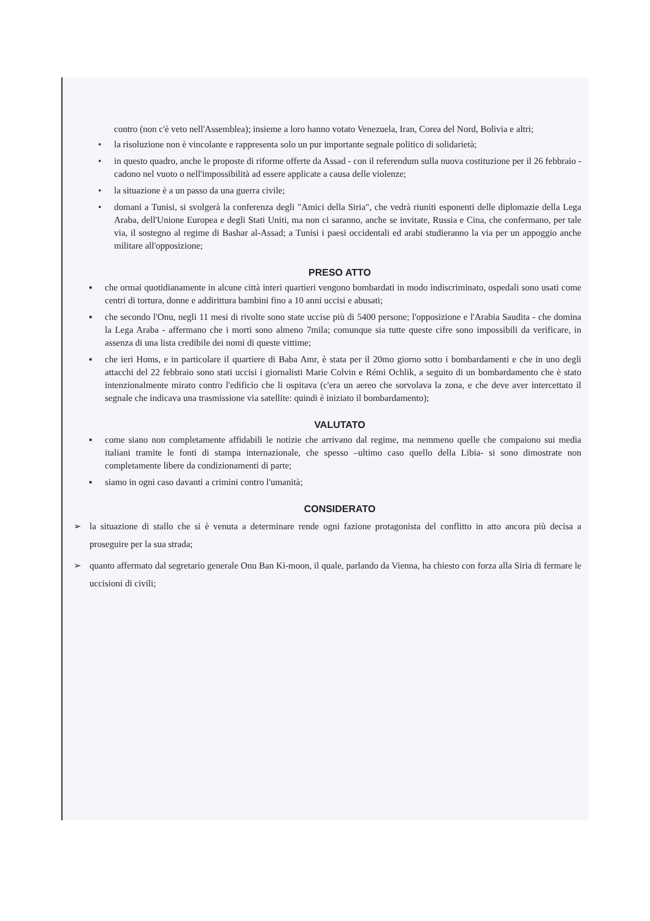contro (non c'è veto nell'Assemblea); insieme a loro hanno votato Venezuela, Iran, Corea del Nord, Bolivia e altri;
• la risoluzione non è vincolante e rappresenta solo un pur importante segnale politico di solidarietà;
• in questo quadro, anche le proposte di riforme offerte da Assad - con il referendum sulla nuova costituzione per il 26 febbraio - cadono nel vuoto o nell'impossibilità ad essere applicate a causa delle violenze;
• la situazione è a un passo da una guerra civile;
• domani a Tunisi, si svolgerà la conferenza degli "Amici della Siria", che vedrà riuniti esponenti delle diplomazie della Lega Araba, dell'Unione Europea e degli Stati Uniti, ma non ci saranno, anche se invitate, Russia e Cina, che confermano, per tale via, il sostegno al regime di Bashar al-Assad; a Tunisi i paesi occidentali ed arabi studieranno la via per un appoggio anche militare all'opposizione;
PRESO ATTO
▪ che ormai quotidianamente in alcune città interi quartieri vengono bombardati in modo indiscriminato, ospedali sono usati come centri di tortura, donne e addirittura bambini fino a 10 anni uccisi e abusati;
▪ che secondo l'Onu, negli 11 mesi di rivolte sono state uccise più di 5400 persone; l'opposizione e l'Arabia Saudita - che domina la Lega Araba - affermano che i morti sono almeno 7mila; comunque sia tutte queste cifre sono impossibili da verificare, in assenza di una lista credibile dei nomi di queste vittime;
▪ che ieri Homs, e in particolare il quartiere di Baba Amr, è stata per il 20mo giorno sotto i bombardamenti e che in uno degli attacchi del 22 febbraio sono stati uccisi i giornalisti Marie Colvin e Rémi Ochlik, a seguito di un bombardamento che è stato intenzionalmente mirato contro l'edificio che li ospitava (c'era un aereo che sorvolava la zona, e che deve aver intercettato il segnale che indicava una trasmissione via satellite: quindi è iniziato il bombardamento);
VALUTATO
▪ come siano non completamente affidabili le notizie che arrivano dal regime, ma nemmeno quelle che compaiono sui media italiani tramite le fonti di stampa internazionale, che spesso –ultimo caso quello della Libia- si sono dimostrate non completamente libere da condizionamenti di parte;
▪ siamo in ogni caso davanti a crimini contro l'umanità;
CONSIDERATO
➢ la situazione di stallo che si è venuta a determinare rende ogni fazione protagonista del conflitto in atto ancora più decisa a proseguire per la sua strada;
➢ quanto affermato dal segretario generale Onu Ban Ki-moon, il quale, parlando da Vienna, ha chiesto con forza alla Siria di fermare le uccisioni di civili;